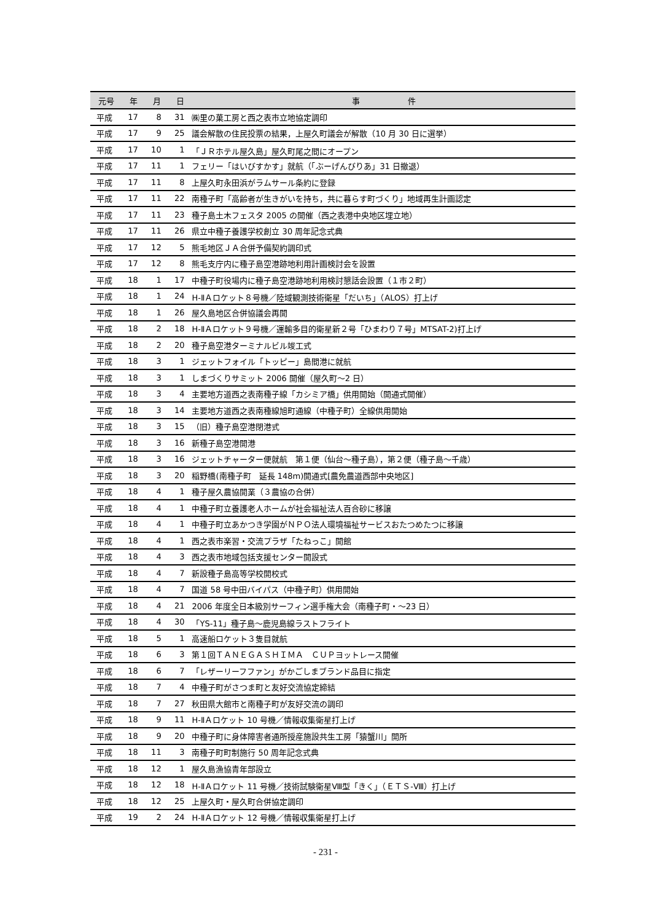| 元号 | 年 | 月 | 日 | 事 件 |
| --- | --- | --- | --- | --- |
| 平成 | 17 | 8 | 31 | ㈱里の菓工房と西之表市立地協定調印 |
| 平成 | 17 | 9 | 25 | 議会解散の住民投票の結果，上屋久町議会が解散（10 月 30 日に選挙） |
| 平成 | 17 | 10 | 1 | 「ＪＲホテル屋久島」屋久町尾之間にオープン |
| 平成 | 17 | 11 | 1 | フェリー「はいびすかす」就航（「ぶーげんびりあ」31 日撤退） |
| 平成 | 17 | 11 | 8 | 上屋久町永田浜がラムサール条約に登録 |
| 平成 | 17 | 11 | 22 | 南種子町「高齢者が生きがいを持ち，共に暮らす町づくり」地域再生計画認定 |
| 平成 | 17 | 11 | 23 | 種子島土木フェスタ 2005 の開催（西之表港中央地区埋立地） |
| 平成 | 17 | 11 | 26 | 県立中種子養護学校創立 30 周年記念式典 |
| 平成 | 17 | 12 | 5 | 熊毛地区ＪＡ合併予備契約調印式 |
| 平成 | 17 | 12 | 8 | 熊毛支庁内に種子島空港跡地利用計画検討会を設置 |
| 平成 | 18 | 1 | 17 | 中種子町役場内に種子島空港跡地利用検討懇話会設置（１市２町） |
| 平成 | 18 | 1 | 24 | H-ⅡＡロケット８号機／陸域観測技術衛星「だいち」（ALOS）打上げ |
| 平成 | 18 | 1 | 26 | 屋久島地区合併協議会再開 |
| 平成 | 18 | 2 | 18 | H-ⅡＡロケット９号機／運輸多目的衛星新２号「ひまわり７号」MTSAT-2)打上げ |
| 平成 | 18 | 2 | 20 | 種子島空港ターミナルビル竣工式 |
| 平成 | 18 | 3 | 1 | ジェットフォイル「トッピー」島間港に就航 |
| 平成 | 18 | 3 | 1 | しまづくりサミット 2006 開催（屋久町～2 日） |
| 平成 | 18 | 3 | 4 | 主要地方道西之表南種子線「カシミア橋」供用開始（開通式開催） |
| 平成 | 18 | 3 | 14 | 主要地方道西之表南種線旭町通線（中種子町）全線供用開始 |
| 平成 | 18 | 3 | 15 | （旧）種子島空港閉港式 |
| 平成 | 18 | 3 | 16 | 新種子島空港開港 |
| 平成 | 18 | 3 | 16 | ジェットチャーター便就航 第１便（仙台～種子島），第２便（種子島～千歳） |
| 平成 | 18 | 3 | 20 | 稲野橋(南種子町 延長 148m)開通式[農免農道西部中央地区] |
| 平成 | 18 | 4 | 1 | 種子屋久農協開業（３農協の合併） |
| 平成 | 18 | 4 | 1 | 中種子町立養護老人ホームが社会福祉法人百合砂に移譲 |
| 平成 | 18 | 4 | 1 | 中種子町立あかつき学園がＮＰＯ法人環境福祉サービスおたつめたつに移譲 |
| 平成 | 18 | 4 | 1 | 西之表市楽習・交流プラザ「たねっこ」開館 |
| 平成 | 18 | 4 | 3 | 西之表市地域包括支援センター開設式 |
| 平成 | 18 | 4 | 7 | 新設種子島高等学校開校式 |
| 平成 | 18 | 4 | 7 | 国道 58 号中田バイパス（中種子町）供用開始 |
| 平成 | 18 | 4 | 21 | 2006 年度全日本級別サーフィン選手権大会（南種子町・～23 日） |
| 平成 | 18 | 4 | 30 | 「YS-11」種子島～鹿児島線ラストフライト |
| 平成 | 18 | 5 | 1 | 高速船ロケット３隻目就航 |
| 平成 | 18 | 6 | 3 | 第１回ＴＡＮＥＧＡＳＨＩＭＡ ＣＵＰヨットレース開催 |
| 平成 | 18 | 6 | 7 | 「レザーリーフファン」がかごしまブランド品目に指定 |
| 平成 | 18 | 7 | 4 | 中種子町がさつま町と友好交流協定締結 |
| 平成 | 18 | 7 | 27 | 秋田県大館市と南種子町が友好交流の調印 |
| 平成 | 18 | 9 | 11 | H-ⅡＡロケット 10 号機／情報収集衛星打上げ |
| 平成 | 18 | 9 | 20 | 中種子町に身体障害者通所授産施設共生工房「猿蟹川」開所 |
| 平成 | 18 | 11 | 3 | 南種子町町制施行 50 周年記念式典 |
| 平成 | 18 | 12 | 1 | 屋久島漁協青年部設立 |
| 平成 | 18 | 12 | 18 | H-ⅡＡロケット 11 号機／技術試験衛星Ⅷ型「きく」（ＥＴＳ-Ⅷ）打上げ |
| 平成 | 18 | 12 | 25 | 上屋久町・屋久町合併協定調印 |
| 平成 | 19 | 2 | 24 | H-ⅡＡロケット 12 号機／情報収集衛星打上げ |
- 231 -